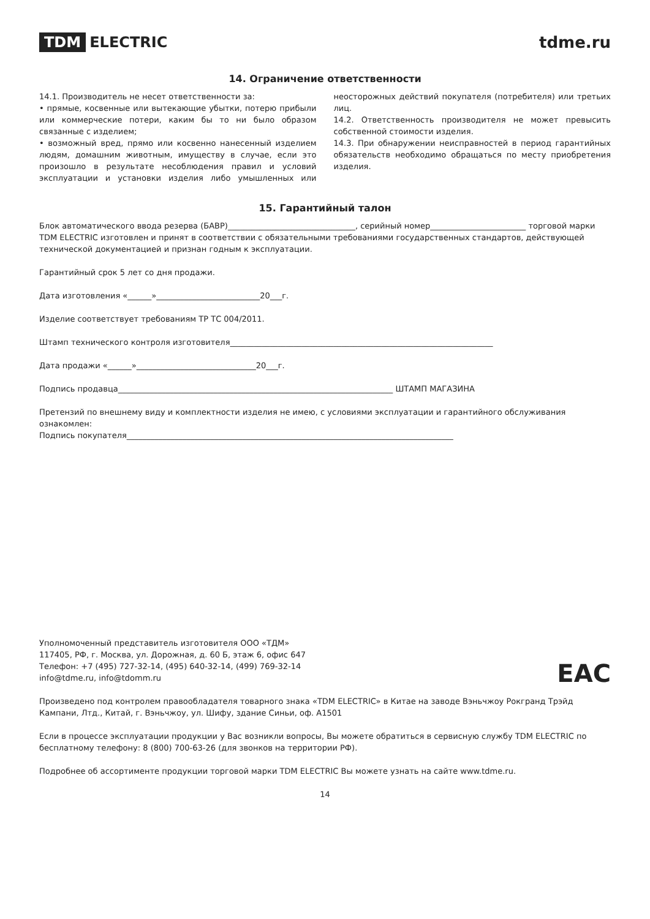TDM ELECTRIC tdme.ru
14. Ограничение ответственности
14.1. Производитель не несет ответственности за:
• прямые, косвенные или вытекающие убытки, потерю прибыли или коммерческие потери, каким бы то ни было образом связанные с изделием;
• возможный вред, прямо или косвенно нанесенный изделием людям, домашним животным, имуществу в случае, если это произошло в результате несоблюдения правил и условий эксплуатации и установки изделия либо умышленных или неосторожных действий покупателя (потребителя) или третьих лиц.
14.2. Ответственность производителя не может превысить собственной стоимости изделия.
14.3. При обнаружении неисправностей в период гарантийных обязательств необходимо обращаться по месту приобретения изделия.
15. Гарантийный талон
Блок автоматического ввода резерва (БАВР)________________________________, серийный номер________________________ торговой марки TDM ELECTRIC изготовлен и принят в соответствии с обязательными требованиями государственных стандартов, действующей технической документацией и признан годным к эксплуатации.
Гарантийный срок 5 лет со дня продажи.
Дата изготовления «______»__________________________20___г.
Изделие соответствует требованиям ТР ТС 004/2011.
Штамп технического контроля изготовителя__________________________________________________________________
Дата продажи «______»______________________________20___г.
Подпись продавца_____________________________________________________________________ ШТАМП МАГАЗИНА
Претензий по внешнему виду и комплектности изделия не имею, с условиями эксплуатации и гарантийного обслуживания ознакомлен:
Подпись покупателя__________________________________________________________________________________
EAC
Уполномоченный представитель изготовителя ООО «ТДМ»
117405, РФ, г. Москва, ул. Дорожная, д. 60 Б, этаж 6, офис 647
Телефон: +7 (495) 727-32-14, (495) 640-32-14, (499) 769-32-14
info@tdme.ru, info@tdomm.ru
Произведено под контролем правообладателя товарного знака «TDM ELECTRIC» в Китае на заводе Вэньчжоу Рокгранд Трэйд Кампани, Лтд., Китай, г. Вэньчжоу, ул. Шифу, здание Синьи, оф. А1501
Если в процессе эксплуатации продукции у Вас возникли вопросы, Вы можете обратиться в сервисную службу TDM ELECTRIC по бесплатному телефону: 8 (800) 700-63-26 (для звонков на территории РФ).
Подробнее об ассортименте продукции торговой марки TDM ELECTRIC Вы можете узнать на сайте www.tdme.ru.
14